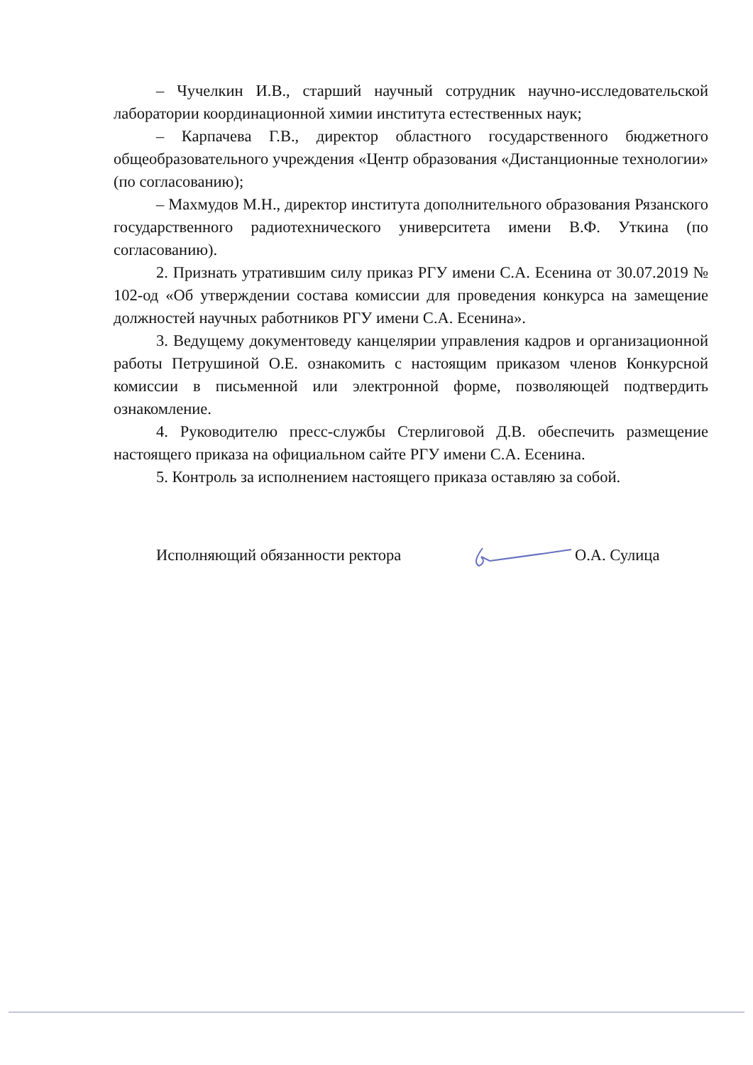– Чучелкин И.В., старший научный сотрудник научно-исследовательской лаборатории координационной химии института естественных наук;
– Карпачева Г.В., директор областного государственного бюджетного общеобразовательного учреждения «Центр образования «Дистанционные технологии» (по согласованию);
– Махмудов М.Н., директор института дополнительного образования Рязанского государственного радиотехнического университета имени В.Ф. Уткина (по согласованию).
2. Признать утратившим силу приказ РГУ имени С.А. Есенина от 30.07.2019 № 102-од «Об утверждении состава комиссии для проведения конкурса на замещение должностей научных работников РГУ имени С.А. Есенина».
3. Ведущему документоведу канцелярии управления кадров и организационной работы Петрушиной О.Е. ознакомить с настоящим приказом членов Конкурсной комиссии в письменной или электронной форме, позволяющей подтвердить ознакомление.
4. Руководителю пресс-службы Стерлиговой Д.В. обеспечить размещение настоящего приказа на официальном сайте РГУ имени С.А. Есенина.
5. Контроль за исполнением настоящего приказа оставляю за собой.
Исполняющий обязанности ректора О.А. Сулица